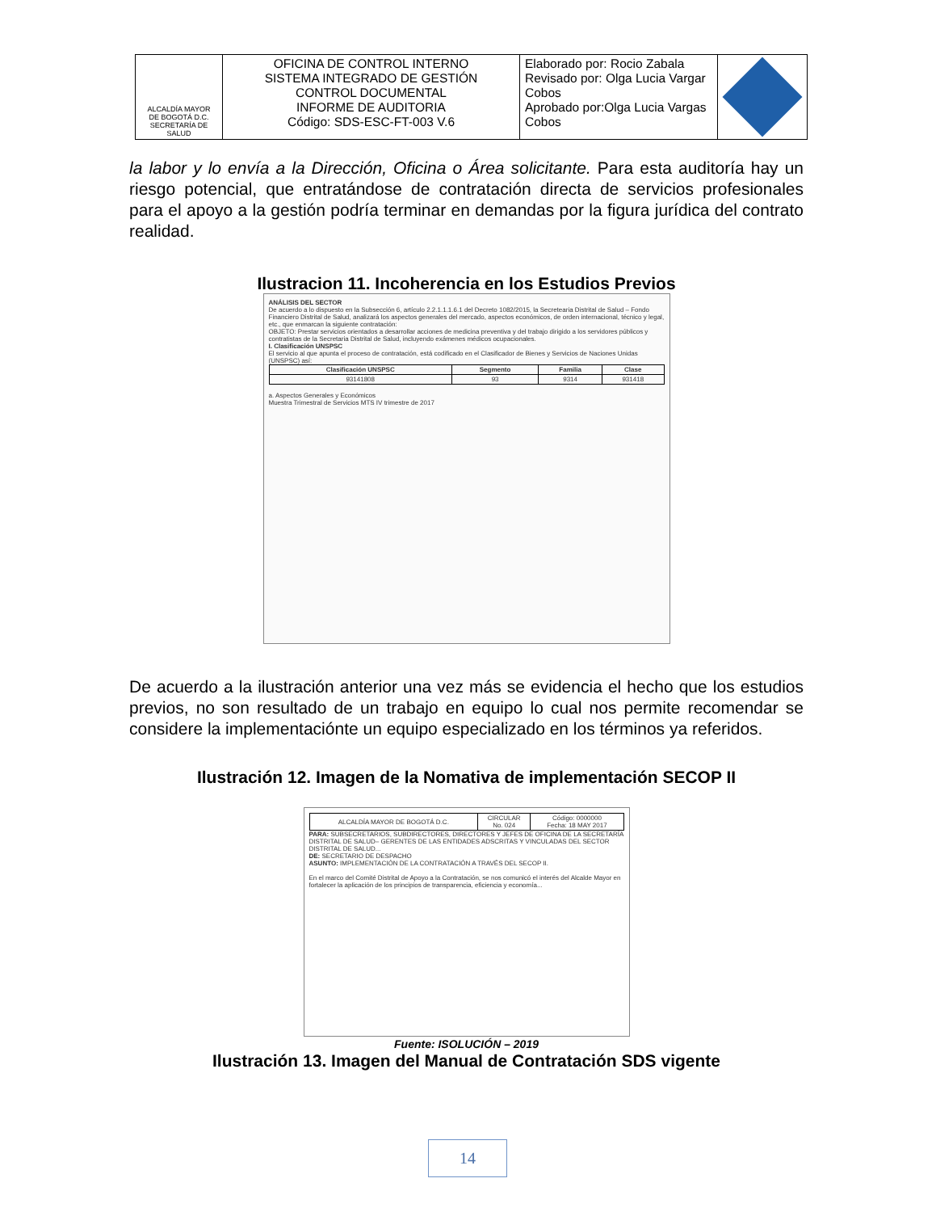| ALCALDÍA MAYOR DE BOGOTÁ D.C. SECRETARÍA DE SALUD | OFICINA DE CONTROL INTERNO SISTEMA INTEGRADO DE GESTIÓN CONTROL DOCUMENTAL INFORME DE AUDITORIA Código: SDS-ESC-FT-003 V.6 | Elaborado por: Rocio Zabala Revisado por: Olga Lucia Vargar Cobos Aprobado por:Olga Lucia Vargas Cobos | |
la labor y lo envía a la Dirección, Oficina o Área solicitante. Para esta auditoría hay un riesgo potencial, que entratándose de contratación directa de servicios profesionales para el apoyo a la gestión podría terminar en demandas por la figura jurídica del contrato realidad.
Ilustracion 11. Incoherencia en los Estudios Previos
ANÁLISIS DEL SECTOR
De acuerdo a lo dispuesto en la Subsección 6, artículo 2.2.1.1.1.6.1 del Decreto 1082/2015, la Secretearia Distrital de Salud – Fondo Financiero Distrital de Salud, analizará los aspectos generales del mercado, aspectos económicos, de orden internacional, técnico y legal, etc., que enmarcan la siguiente contratación:
OBJETO: Prestar servicios orientados a desarrollar acciones de medicina preventiva y del trabajo dirigido a los servidores públicos y contratistas de la Secretaria Distrital de Salud, incluyendo exámenes médicos ocupacionales.
I. Clasificación UNSPSC
El servicio al que apunta el proceso de contratación, está codificado en el Clasificador de Bienes y Servicios de Naciones Unidas (UNSPSC) así:
| Clasificación UNSPSC | Segmento | Familia | Clase |
| --- | --- | --- | --- |
| 93141808 | 93 | 9314 | 931418 |
a. Aspectos Generales y Económicos
Muestra Trimestral de Servicios MTS IV trimestre de 2017
De acuerdo a la ilustración anterior una vez más se evidencia el hecho que los estudios previos, no son resultado de un trabajo en equipo lo cual nos permite recomendar se considere la implementaciónte un equipo especializado en los términos ya referidos.
Ilustración 12. Imagen de la Nomativa de implementación SECOP II
| ALCALDÍA MAYOR DE BOGOTÁ D.C. | CIRCULAR No. 024 | Código: 0000000 Fecha: 18 MAY 2017 |
PARA: SUBSECRETARIOS, SUBDIRECTORES, DIRECTORES Y JEFES DE OFICINA DE LA SECRETARÍA DISTRITAL DE SALUD– GERENTES DE LAS ENTIDADES ADSCRITAS Y VINCULADAS DEL SECTOR DISTRITAL DE SALUD...
DE: SECRETARIO DE DESPACHO
ASUNTO: IMPLEMENTACIÓN DE LA CONTRATACIÓN A TRAVÉS DEL SECOP II.
En el marco del Comité Distrital de Apoyo a la Contratación, se nos comunicó el interés del Alcalde Mayor en fortalecer la aplicación de los principios de transparencia, eficiencia y economía...
Fuente: ISOLUCIÓN – 2019
Ilustración 13. Imagen del Manual de Contratación SDS vigente
14